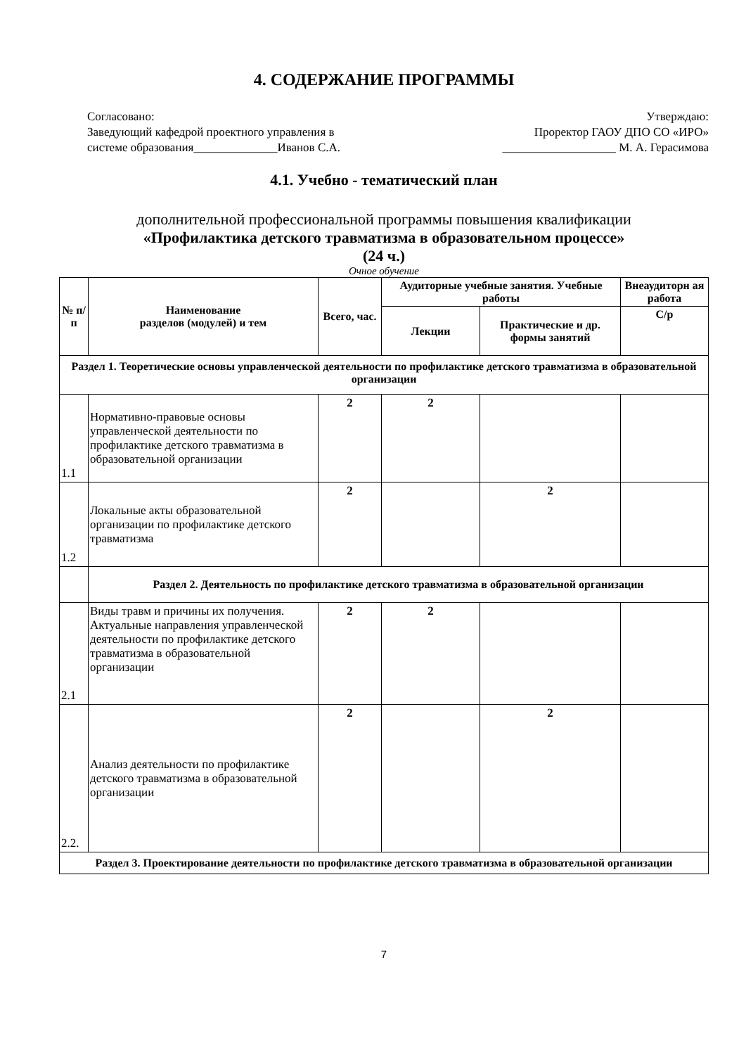4. СОДЕРЖАНИЕ ПРОГРАММЫ
Согласовано:
Заведующий кафедрой проектного управления в
системе образования______________Иванов С.А.
Утверждаю:
Проректор ГАОУ ДПО СО «ИРО»
___________________ М. А. Герасимова
4.1. Учебно - тематический план
дополнительной профессиональной программы повышения квалификации
«Профилактика детского травматизма в образовательном процессе»
(24 ч.)
Очное обучение
| № п/п | Наименование разделов (модулей) и тем | Всего, час. | Аудиторные учебные занятия. Учебные работы | | Внеаудиторн ая работа |
| --- | --- | --- | --- | --- | --- |
| | | | Лекции | Практические и др. формы занятий | С/р |
| Раздел 1. Теоретические основы управленческой деятельности по профилактике детского травматизма в образовательной организации | | | | | |
| 1.1 | Нормативно-правовые основы управленческой деятельности по профилактике детского травматизма в образовательной организации | 2 | 2 | | |
| 1.2 | Локальные акты образовательной организации по профилактике детского травматизма | 2 | | 2 | |
| | Раздел 2. Деятельность по профилактике детского травматизма в образовательной организации | | | | |
| 2.1 | Виды травм и причины их получения. Актуальные направления управленческой деятельности по профилактике детского травматизма в образовательной организации | 2 | 2 | | |
| 2.2. | Анализ деятельности по профилактике детского травматизма в образовательной организации | 2 | | 2 | |
| Раздел 3. Проектирование деятельности по профилактике детского травматизма в образовательной организации | | | | | |
7